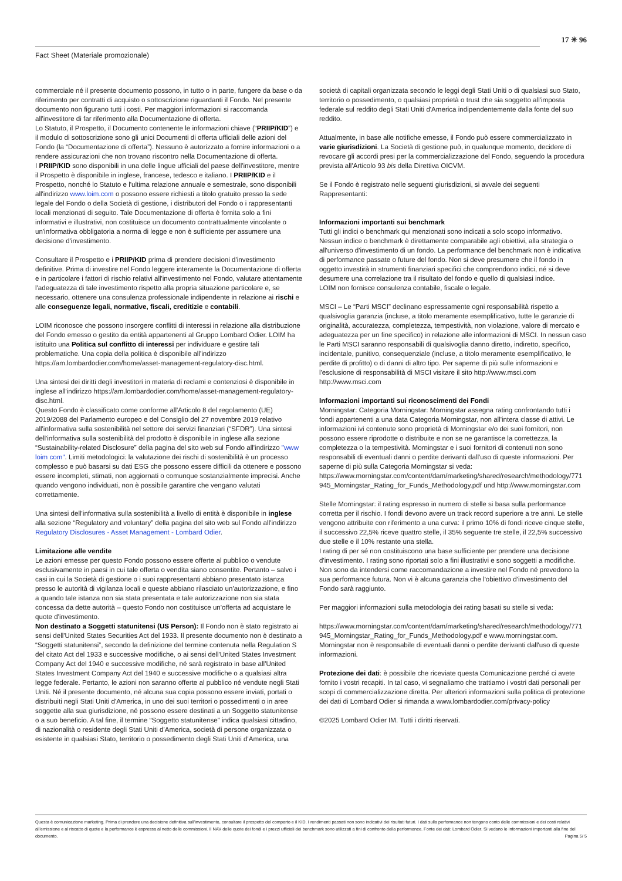17 ✳ 96
Fact Sheet (Materiale promozionale)
commerciale né il presente documento possono, in tutto o in parte, fungere da base o da riferimento per contratti di acquisto o sottoscrizione riguardanti il Fondo. Nel presente documento non figurano tutti i costi. Per maggiori informazioni si raccomanda all'investitore di far riferimento alla Documentazione di offerta.
Lo Statuto, il Prospetto, il Documento contenente le informazioni chiave (“PRIIP/KID”) e il modulo di sottoscrizione sono gli unici Documenti di offerta ufficiali delle azioni del Fondo (la “Documentazione di offerta”). Nessuno è autorizzato a fornire informazioni o a rendere assicurazioni che non trovano riscontro nella Documentazione di offerta.
I PRIIP/KID sono disponibili in una delle lingue ufficiali del paese dell'investitore, mentre il Prospetto è disponibile in inglese, francese, tedesco e italiano. I PRIIP/KID e il Prospetto, nonché lo Statuto e l'ultima relazione annuale e semestrale, sono disponibili all'indirizzo www.loim.com o possono essere richiesti a titolo gratuito presso la sede legale del Fondo o della Società di gestione, i distributori del Fondo o i rappresentanti locali menzionati di seguito. Tale Documentazione di offerta è fornita solo a fini informativi e illustrativi, non costituisce un documento contrattualmente vincolante o un'informativa obbligatoria a norma di legge e non è sufficiente per assumere una decisione d'investimento.
Consultare il Prospetto e i PRIIP/KID prima di prendere decisioni d'investimento definitive. Prima di investire nel Fondo leggere interamente la Documentazione di offerta e in particolare i fattori di rischio relativi all'investimento nel Fondo, valutare attentamente l'adeguatezza di tale investimento rispetto alla propria situazione particolare e, se necessario, ottenere una consulenza professionale indipendente in relazione ai rischi e alle conseguenze legali, normative, fiscali, creditizie e contabili.
LOIM riconosce che possono insorgere conflitti di interessi in relazione alla distribuzione del Fondo emesso o gestito da entità appartenenti al Gruppo Lombard Odier. LOIM ha istituito una Politica sul conflitto di interessi per individuare e gestire tali problematiche. Una copia della politica è disponibile all'indirizzo https://am.lombardodier.com/home/asset-management-regulatory-disc.html.
Una sintesi dei diritti degli investitori in materia di reclami e contenziosi è disponibile in inglese all'indirizzo https://am.lombardodier.com/home/asset-management-regulatory-disc.html.
Questo Fondo è classificato come conforme all'Articolo 8 del regolamento (UE) 2019/2088 del Parlamento europeo e del Consiglio del 27 novembre 2019 relativo all'informativa sulla sostenibilità nel settore dei servizi finanziari (“SFDR”). Una sintesi dell'informativa sulla sostenibilità del prodotto è disponibile in inglese alla sezione “Sustainability-related Disclosure” della pagina del sito web sul Fondo all'indirizzo "www loim com". Limiti metodologici: la valutazione dei rischi di sostenibilità è un processo complesso e può basarsi su dati ESG che possono essere difficili da ottenere e possono essere incompleti, stimati, non aggiornati o comunque sostanzialmente imprecisi. Anche quando vengono individuati, non è possibile garantire che vengano valutati correttamente.
Una sintesi dell'informativa sulla sostenibilità a livello di entità è disponibile in inglese alla sezione “Regulatory and voluntary” della pagina del sito web sul Fondo all'indirizzo Regulatory Disclosures - Asset Management - Lombard Odier.
Limitazione alle vendite
Le azioni emesse per questo Fondo possono essere offerte al pubblico o vendute esclusivamente in paesi in cui tale offerta o vendita siano consentite. Pertanto – salvo i casi in cui la Società di gestione o i suoi rappresentanti abbiano presentato istanza presso le autorità di vigilanza locali e queste abbiano rilasciato un'autorizzazione, e fino a quando tale istanza non sia stata presentata e tale autorizzazione non sia stata concessa da dette autorità – questo Fondo non costituisce un'offerta ad acquistare le quote d'investimento.
Non destinato a Soggetti statunitensi (US Person): Il Fondo non è stato registrato ai sensi dell'United States Securities Act del 1933. Il presente documento non è destinato a “Soggetti statunitensi”, secondo la definizione del termine contenuta nella Regulation S del citato Act del 1933 e successive modifiche, o ai sensi dell'United States Investment Company Act del 1940 e successive modifiche, né sarà registrato in base all'United States Investment Company Act del 1940 e successive modifiche o a qualsiasi altra legge federale. Pertanto, le azioni non saranno offerte al pubblico né vendute negli Stati Uniti. Né il presente documento, né alcuna sua copia possono essere inviati, portati o distribuiti negli Stati Uniti d'America, in uno dei suoi territori o possedimenti o in aree soggette alla sua giurisdizione, né possono essere destinati a un Soggetto statunitense o a suo beneficio. A tal fine, il termine “Soggetto statunitense” indica qualsiasi cittadino, di nazionalità o residente degli Stati Uniti d'America, società di persone organizzata o esistente in qualsiasi Stato, territorio o possedimento degli Stati Uniti d'America, una
società di capitali organizzata secondo le leggi degli Stati Uniti o di qualsiasi suo Stato, territorio o possedimento, o qualsiasi proprietà o trust che sia soggetto all'imposta federale sul reddito degli Stati Uniti d'America indipendentemente dalla fonte del suo reddito.
Attualmente, in base alle notifiche emesse, il Fondo può essere commercializzato in varie giurisdizioni. La Società di gestione può, in qualunque momento, decidere di revocare gli accordi presi per la commercializzazione del Fondo, seguendo la procedura prevista all'Articolo 93 bis della Direttiva OICVM.
Se il Fondo è registrato nelle seguenti giurisdizioni, si avvale dei seguenti Rappresentanti:
Informazioni importanti sui benchmark
Tutti gli indici o benchmark qui menzionati sono indicati a solo scopo informativo. Nessun indice o benchmark è direttamente comparabile agli obiettivi, alla strategia o all'universo d'investimento di un fondo. La performance del benchmark non è indicativa di performance passate o future del fondo. Non si deve presumere che il fondo in oggetto investirà in strumenti finanziari specifici che comprendono indici, né si deve desumere una correlazione tra il risultato del fondo e quello di qualsiasi indice.
LOIM non fornisce consulenza contabile, fiscale o legale.
MSCI – Le “Parti MSCI” declinano espressamente ogni responsabilità rispetto a qualsivoglia garanzia (incluse, a titolo meramente esemplificativo, tutte le garanzie di originalità, accuratezza, completezza, tempestività, non violazione, valore di mercato e adeguatezza per un fine specifico) in relazione alle informazioni di MSCI. In nessun caso le Parti MSCI saranno responsabili di qualsivoglia danno diretto, indiretto, specifico, incidentale, punitivo, consequenziale (incluse, a titolo meramente esemplificativo, le perdite di profitto) o di danni di altro tipo. Per saperne di più sulle informazioni e l'esclusione di responsabilità di MSCI visitare il sito http://www.msci.com http://www.msci.com
Informazioni importanti sui riconoscimenti dei Fondi
Morningstar: Categoria Morningstar: Morningstar assegna rating confrontando tutti i fondi appartenenti a una data Categoria Morningstar, non all'intera classe di attivi. Le informazioni ivi contenute sono proprietà di Morningstar e/o dei suoi fornitori, non possono essere riprodotte o distribuite e non se ne garantisce la correttezza, la completezza o la tempestività. Morningstar e i suoi fornitori di contenuti non sono responsabili di eventuali danni o perdite derivanti dall'uso di queste informazioni. Per saperne di più sulla Categoria Morningstar si veda: https://www.morningstar.com/content/dam/marketing/shared/research/methodology/771 945_Morningstar_Rating_for_Funds_Methodology.pdf und http://www.morningstar.com
Stelle Morningstar: il rating espresso in numero di stelle si basa sulla performance corretta per il rischio. I fondi devono avere un track record superiore a tre anni. Le stelle vengono attribuite con riferimento a una curva: il primo 10% di fondi riceve cinque stelle, il successivo 22,5% riceve quattro stelle, il 35% seguente tre stelle, il 22,5% successivo due stelle e il 10% restante una stella.
I rating di per sé non costituiscono una base sufficiente per prendere una decisione d'investimento. I rating sono riportati solo a fini illustrativi e sono soggetti a modifiche. Non sono da intendersi come raccomandazione a investire nel Fondo né prevedono la sua performance futura. Non vi è alcuna garanzia che l'obiettivo d'investimento del Fondo sarà raggiunto.
Per maggiori informazioni sulla metodologia dei rating basati su stelle si veda:
https://www.morningstar.com/content/dam/marketing/shared/research/methodology/771 945_Morningstar_Rating_for_Funds_Methodology.pdf e www.morningstar.com. Morningstar non è responsabile di eventuali danni o perdite derivanti dall'uso di queste informazioni.
Protezione dei dati: è possibile che riceviate questa Comunicazione perché ci avete fornito i vostri recapiti. In tal caso, vi segnaliamo che trattiamo i vostri dati personali per scopi di commercializzazione diretta. Per ulteriori informazioni sulla politica di protezione dei dati di Lombard Odier si rimanda a www.lombardodier.com/privacy-policy
©2025 Lombard Odier IM. Tutti i diritti riservati.
Questa è comunicazione marketing. Prima di prendere una decisione definitiva sull'investimento, consultare il prospetto del comparto e il KID. I rendimenti passati non sono indicativi dei risultati futuri. I dati sulla performance non tengono conto delle commissioni e dei costi relativi all'emissione e al riscatto di quote e la performance è espressa al netto delle commissioni. Il NAV delle quote dei fondi e i prezzi ufficiali dei benchmark sono utilizzati a fini di confronto della performance. Fonte dei dati: Lombard Odier. Si vedano le informazioni importanti alla fine del documento. Pagina 5/ 5